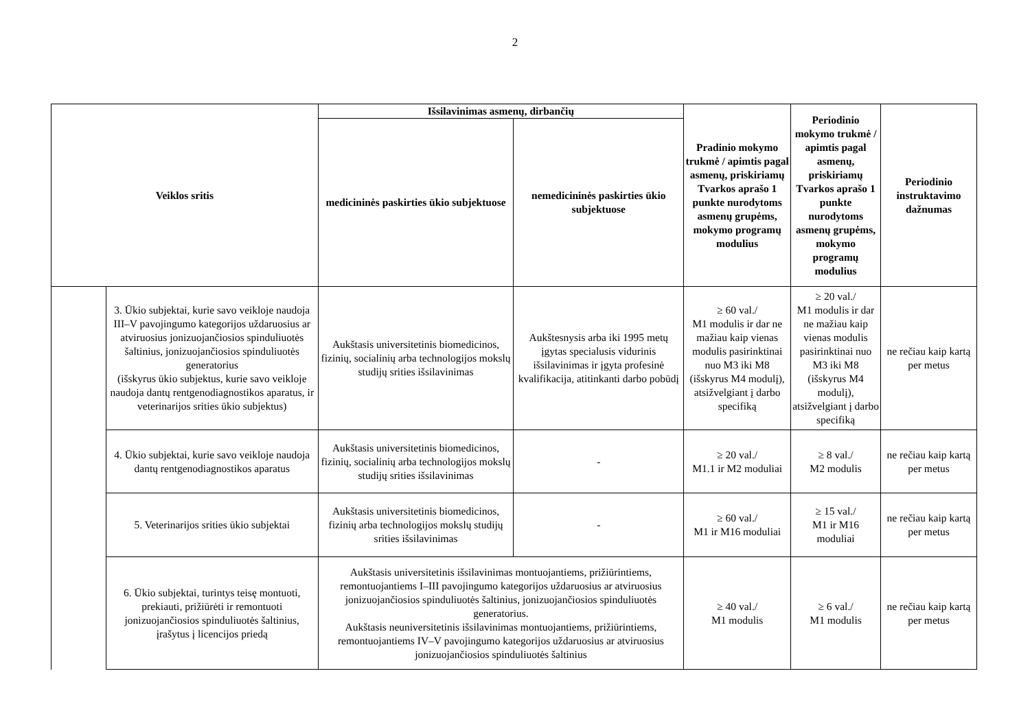2
| Veiklos sritis | | Išsilavinimas asmenų, dirbančių | | Pradinio mokymo trukmė / apimtis pagal asmenų, priskiriamų Tvarkos aprašo 1 punkte nurodytoms asmenų grupėms, mokymo programų modulius | Periodinio mokymo trukmė / apimtis pagal asmenų, priskiriamų Tvarkos aprašo 1 punkte nurodytoms asmenų grupėms, mokymo programų modulius | Periodinio instruktavimo dažnumas |
| --- | --- | --- | --- | --- | --- | --- |
| | | medicininės paskirties ūkio subjektuose | nemedicininės paskirties ūkio subjektuose | | | |
| | 3. Ūkio subjektai, kurie savo veikloje naudoja III–V pavojingumo kategorijos uždaruosius ar atviruosius jonizuojančiosios spinduliuotės šaltinius, jonizuojančiosios spinduliuotės generatorius (išskyrus ūkio subjektus, kurie savo veikloje naudoja dantų rentgenodiagnostikos aparatus, ir veterinarijos srities ūkio subjektus) | Aukštasis universitetinis biomedicinos, fizinių, socialinių arba technologijos mokslų studijų srities išsilavinimas | Aukštesnysis arba iki 1995 metų įgytas specialusis vidurinis išsilavinimas ir įgyta profesinė kvalifikacija, atitinkanti darbo pobūdį | ≥ 60 val./ M1 modulis ir dar ne mažiau kaip vienas modulis pasirinktinai nuo M3 iki M8 (išskyrus M4 modulį), atsižvelgiant į darbo specifiką | ≥ 20 val./ M1 modulis ir dar ne mažiau kaip vienas modulis pasirinktinai nuo M3 iki M8 (išskyrus M4 modulį), atsižvelgiant į darbo specifiką | ne rečiau kaip kartą per metus |
| | 4. Ūkio subjektai, kurie savo veikloje naudoja dantų rentgenodiagnostikos aparatus | Aukštasis universitetinis biomedicinos, fizinių, socialinių arba technologijos mokslų studijų srities išsilavinimas | - | ≥ 20 val./ M1.1 ir M2 moduliai | ≥ 8 val./ M2 modulis | ne rečiau kaip kartą per metus |
| | 5. Veterinarijos srities ūkio subjektai | Aukštasis universitetinis biomedicinos, fizinių arba technologijos mokslų studijų srities išsilavinimas | - | ≥ 60 val./ M1 ir M16 moduliai | ≥ 15 val./ M1 ir M16 moduliai | ne rečiau kaip kartą per metus |
| | 6. Ūkio subjektai, turintys teisę montuoti, prekiauti, prižiūrėti ir remontuoti jonizuojančiosios spinduliuotės šaltinius, įrašytus į licencijos priedą | Aukštasis universitetinis išsilavinimas montuojantiems, prižiūrintiems, remontuojantiems I–III pavojingumo kategorijos uždaruosius ar atviruosius jonizuojančiosios spinduliuotės šaltinius, jonizuojančiosios spinduliuotės generatorius. Aukštasis neuniversitetinis išsilavinimas montuojantiems, prižiūrintiems, remontuojantiems IV–V pavojingumo kategorijos uždaruosius ar atviruosius jonizuojančiosios spinduliuotės šaltinius | | ≥ 40 val./ M1 modulis | ≥ 6 val./ M1 modulis | ne rečiau kaip kartą per metus |